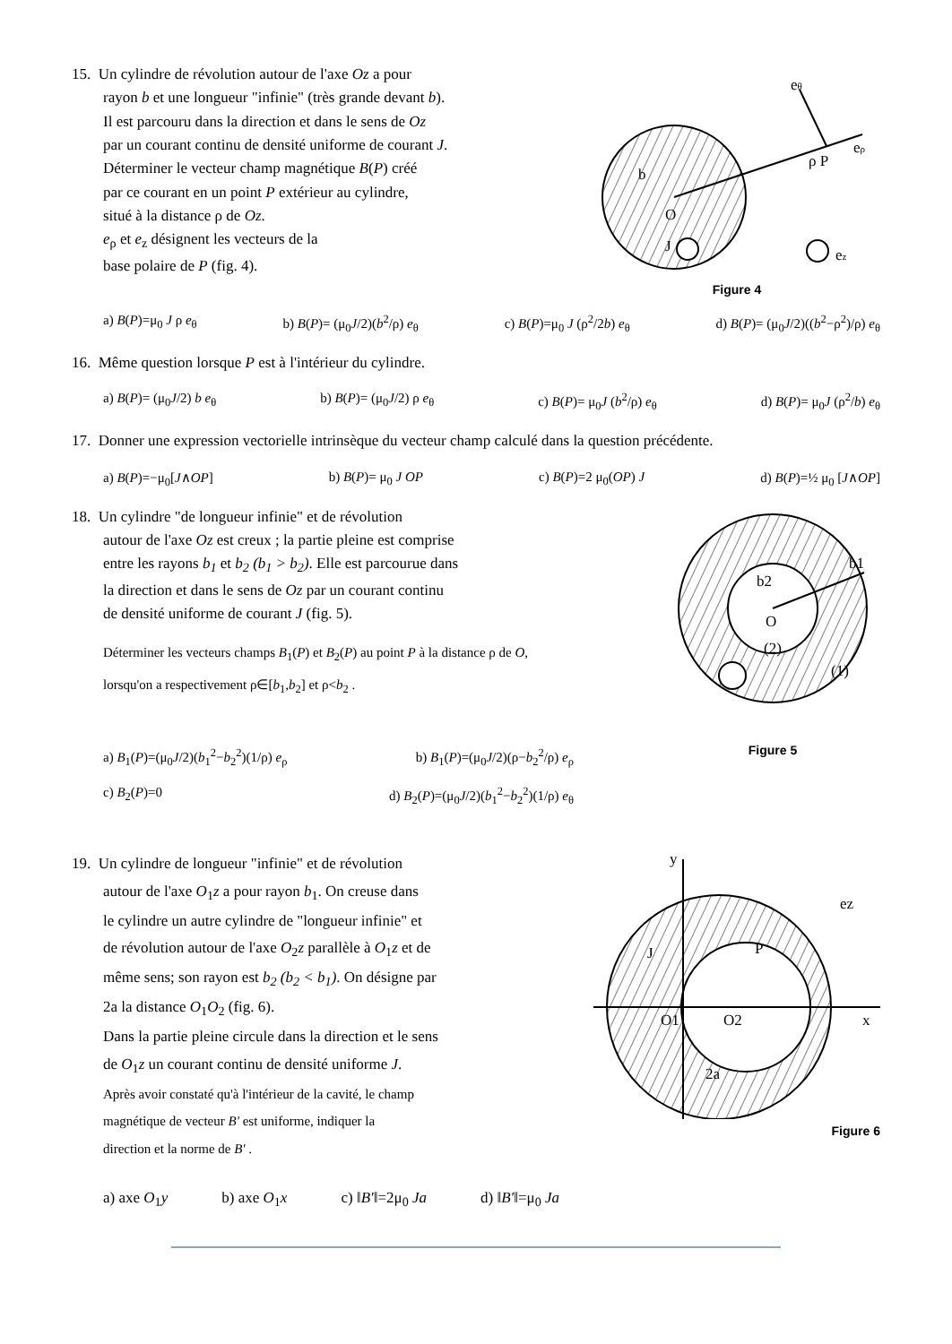15. Un cylindre de révolution autour de l'axe Oz a pour
rayon b et une longueur "infinie" (très grande devant b).
Il est parcouru dans la direction et dans le sens de Oz
par un courant continu de densité uniforme de courant J.
Déterminer le vecteur champ magnétique B(P) créé
par ce courant en un point P extérieur au cylindre,
situé à la distance ρ de Oz.
e<sub>ρ</sub> et e<sub>z</sub> désignent les vecteurs de la
base polaire de P (fig. 4).
ρ P
eθ
eρ
O
b
J
ez
Figure 4
a) B(P)=μ<sub>0</sub> J ρ e<sub>θ</sub> b) B(P)= (μ<sub>0</sub>J/2)(b<sup>2</sup>/ρ) e<sub>θ</sub> c) B(P)=μ<sub>0</sub> J (ρ<sup>2</sup>/2b) e<sub>θ</sub> d) B(P)= (μ<sub>0</sub>J/2)((b<sup>2</sup>−ρ<sup>2</sup>)/ρ) e<sub>θ</sub>
16. Même question lorsque P est à l'intérieur du cylindre.
a) B(P)= (μ<sub>0</sub>J/2) b e<sub>θ</sub> b) B(P)= (μ<sub>0</sub>J/2) ρ e<sub>θ</sub> c) B(P)= μ<sub>0</sub>J (b<sup>2</sup>/ρ) e<sub>θ</sub> d) B(P)= μ<sub>0</sub>J (ρ<sup>2</sup>/b) e<sub>θ</sub>
17. Donner une expression vectorielle intrinsèque du vecteur champ calculé dans la question précédente.
a) B(P)=−μ<sub>0</sub>[J∧OP] b) B(P)= μ<sub>0</sub> J OP c) B(P)=2 μ<sub>0</sub>(OP) J d) B(P)=½ μ<sub>0</sub> [J∧OP]
18. Un cylindre "de longueur infinie" et de révolution
autour de l'axe Oz est creux ; la partie pleine est comprise
entre les rayons b<sub>1</sub> et b<sub>2</sub> (b<sub>1</sub> > b<sub>2</sub>). Elle est parcourue dans
la direction et dans le sens de Oz par un courant continu
de densité uniforme de courant J (fig. 5).
Déterminer les vecteurs champs B<sub>1</sub>(P) et B<sub>2</sub>(P) au point P à la distance ρ de O, lorsqu'on a respectivement ρ∈[b<sub>1</sub>,b<sub>2</sub>] et ρ<b<sub>2</sub> .
a) B<sub>1</sub>(P)=(μ<sub>0</sub>J/2)(b<sub>1</sub><sup>2</sup>−b<sub>2</sub><sup>2</sup>)(1/ρ) e<sub>ρ</sub> b) B<sub>1</sub>(P)=(μ<sub>0</sub>J/2)(ρ−b<sub>2</sub><sup>2</sup>/ρ) e<sub>ρ</sub>
c) B<sub>2</sub>(P)=0 d) B<sub>2</sub>(P)=(μ<sub>0</sub>J/2)(b<sub>1</sub><sup>2</sup>−b<sub>2</sub><sup>2</sup>)(1/ρ) e<sub>θ</sub>
O
(2)
(1)
b1
b2
Figure 5
19. Un cylindre de longueur "infinie" et de révolution
autour de l'axe O<sub>1</sub>z a pour rayon b<sub>1</sub>. On creuse dans
le cylindre un autre cylindre de "longueur infinie" et
de révolution autour de l'axe O<sub>2</sub>z parallèle à O<sub>1</sub>z et de
même sens; son rayon est b<sub>2</sub> (b<sub>2</sub> < b<sub>1</sub>). On désigne par
2a la distance O<sub>1</sub>O<sub>2</sub> (fig. 6).
Dans la partie pleine circule dans la direction et le sens
de O<sub>1</sub>z un courant continu de densité uniforme J.
Après avoir constaté qu'à l'intérieur de la cavité, le champ
magnétique de vecteur B' est uniforme, indiquer la
direction et la norme de B' .
y
x
O1
O2
P
2a
ez
J
Figure 6
a) axe O<sub>1</sub>y b) axe O<sub>1</sub>x c) ‖B'‖=2μ<sub>0</sub> Ja d) ‖B'‖=μ<sub>0</sub> Ja